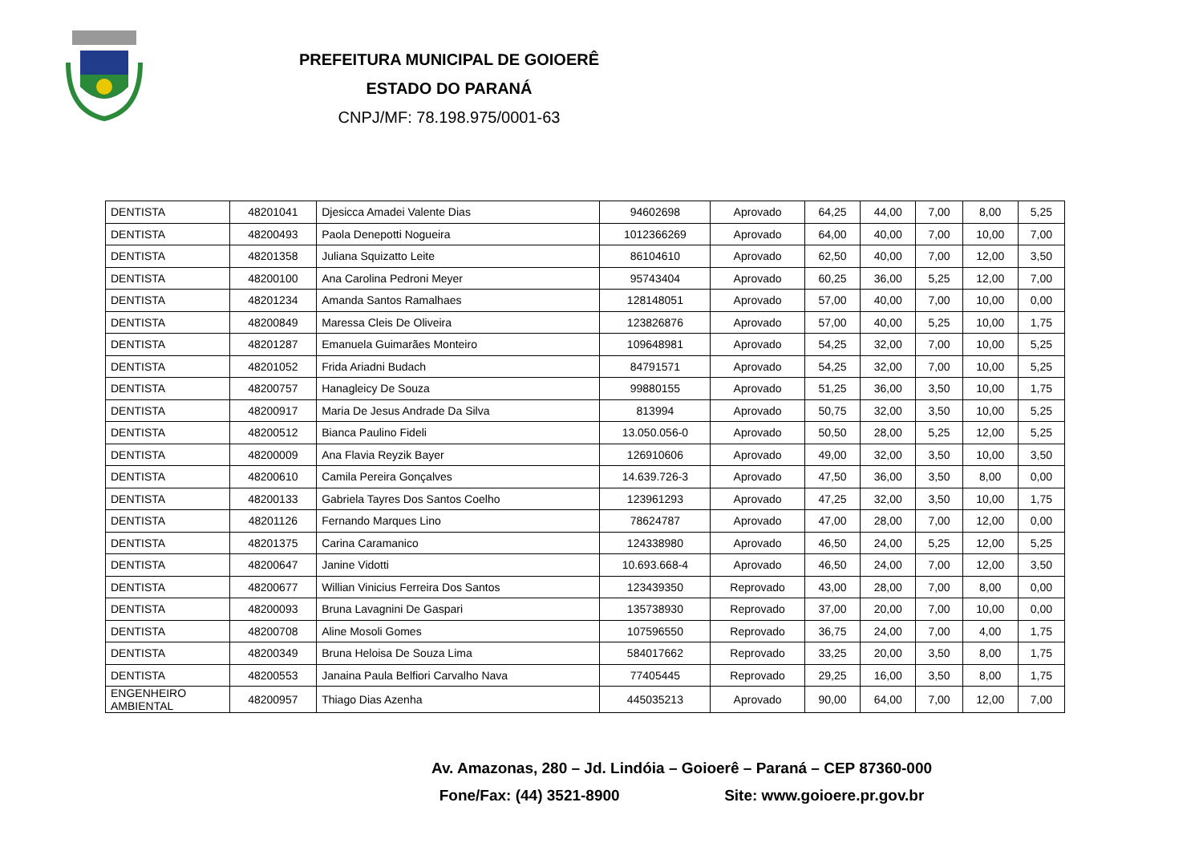PREFEITURA MUNICIPAL DE GOIOERÊ
ESTADO DO PARANÁ
CNPJ/MF: 78.198.975/0001-63
| DENTISTA | 48201041 | Djesicca Amadei Valente Dias | 94602698 | Aprovado | 64,25 | 44,00 | 7,00 | 8,00 | 5,25 |
| DENTISTA | 48200493 | Paola Denepotti Nogueira | 1012366269 | Aprovado | 64,00 | 40,00 | 7,00 | 10,00 | 7,00 |
| DENTISTA | 48201358 | Juliana Squizatto Leite | 86104610 | Aprovado | 62,50 | 40,00 | 7,00 | 12,00 | 3,50 |
| DENTISTA | 48200100 | Ana Carolina Pedroni Meyer | 95743404 | Aprovado | 60,25 | 36,00 | 5,25 | 12,00 | 7,00 |
| DENTISTA | 48201234 | Amanda Santos Ramalhaes | 128148051 | Aprovado | 57,00 | 40,00 | 7,00 | 10,00 | 0,00 |
| DENTISTA | 48200849 | Maressa Cleis De Oliveira | 123826876 | Aprovado | 57,00 | 40,00 | 5,25 | 10,00 | 1,75 |
| DENTISTA | 48201287 | Emanuela Guimarães Monteiro | 109648981 | Aprovado | 54,25 | 32,00 | 7,00 | 10,00 | 5,25 |
| DENTISTA | 48201052 | Frida Ariadni Budach | 84791571 | Aprovado | 54,25 | 32,00 | 7,00 | 10,00 | 5,25 |
| DENTISTA | 48200757 | Hanagleicy De Souza | 99880155 | Aprovado | 51,25 | 36,00 | 3,50 | 10,00 | 1,75 |
| DENTISTA | 48200917 | Maria De Jesus Andrade Da Silva | 813994 | Aprovado | 50,75 | 32,00 | 3,50 | 10,00 | 5,25 |
| DENTISTA | 48200512 | Bianca Paulino Fideli | 13.050.056-0 | Aprovado | 50,50 | 28,00 | 5,25 | 12,00 | 5,25 |
| DENTISTA | 48200009 | Ana Flavia Reyzik Bayer | 126910606 | Aprovado | 49,00 | 32,00 | 3,50 | 10,00 | 3,50 |
| DENTISTA | 48200610 | Camila Pereira Gonçalves | 14.639.726-3 | Aprovado | 47,50 | 36,00 | 3,50 | 8,00 | 0,00 |
| DENTISTA | 48200133 | Gabriela Tayres Dos Santos Coelho | 123961293 | Aprovado | 47,25 | 32,00 | 3,50 | 10,00 | 1,75 |
| DENTISTA | 48201126 | Fernando Marques Lino | 78624787 | Aprovado | 47,00 | 28,00 | 7,00 | 12,00 | 0,00 |
| DENTISTA | 48201375 | Carina Caramanico | 124338980 | Aprovado | 46,50 | 24,00 | 5,25 | 12,00 | 5,25 |
| DENTISTA | 48200647 | Janine Vidotti | 10.693.668-4 | Aprovado | 46,50 | 24,00 | 7,00 | 12,00 | 3,50 |
| DENTISTA | 48200677 | Willian Vinicius Ferreira Dos Santos | 123439350 | Reprovado | 43,00 | 28,00 | 7,00 | 8,00 | 0,00 |
| DENTISTA | 48200093 | Bruna Lavagnini De Gaspari | 135738930 | Reprovado | 37,00 | 20,00 | 7,00 | 10,00 | 0,00 |
| DENTISTA | 48200708 | Aline Mosoli Gomes | 107596550 | Reprovado | 36,75 | 24,00 | 7,00 | 4,00 | 1,75 |
| DENTISTA | 48200349 | Bruna Heloisa De Souza Lima | 584017662 | Reprovado | 33,25 | 20,00 | 3,50 | 8,00 | 1,75 |
| DENTISTA | 48200553 | Janaina Paula Belfiori Carvalho Nava | 77405445 | Reprovado | 29,25 | 16,00 | 3,50 | 8,00 | 1,75 |
| ENGENHEIRO AMBIENTAL | 48200957 | Thiago Dias Azenha | 445035213 | Aprovado | 90,00 | 64,00 | 7,00 | 12,00 | 7,00 |
Av. Amazonas, 280 – Jd. Lindóia – Goioerê – Paraná – CEP 87360-000
Fone/Fax: (44) 3521-8900 Site: www.goioere.pr.gov.br